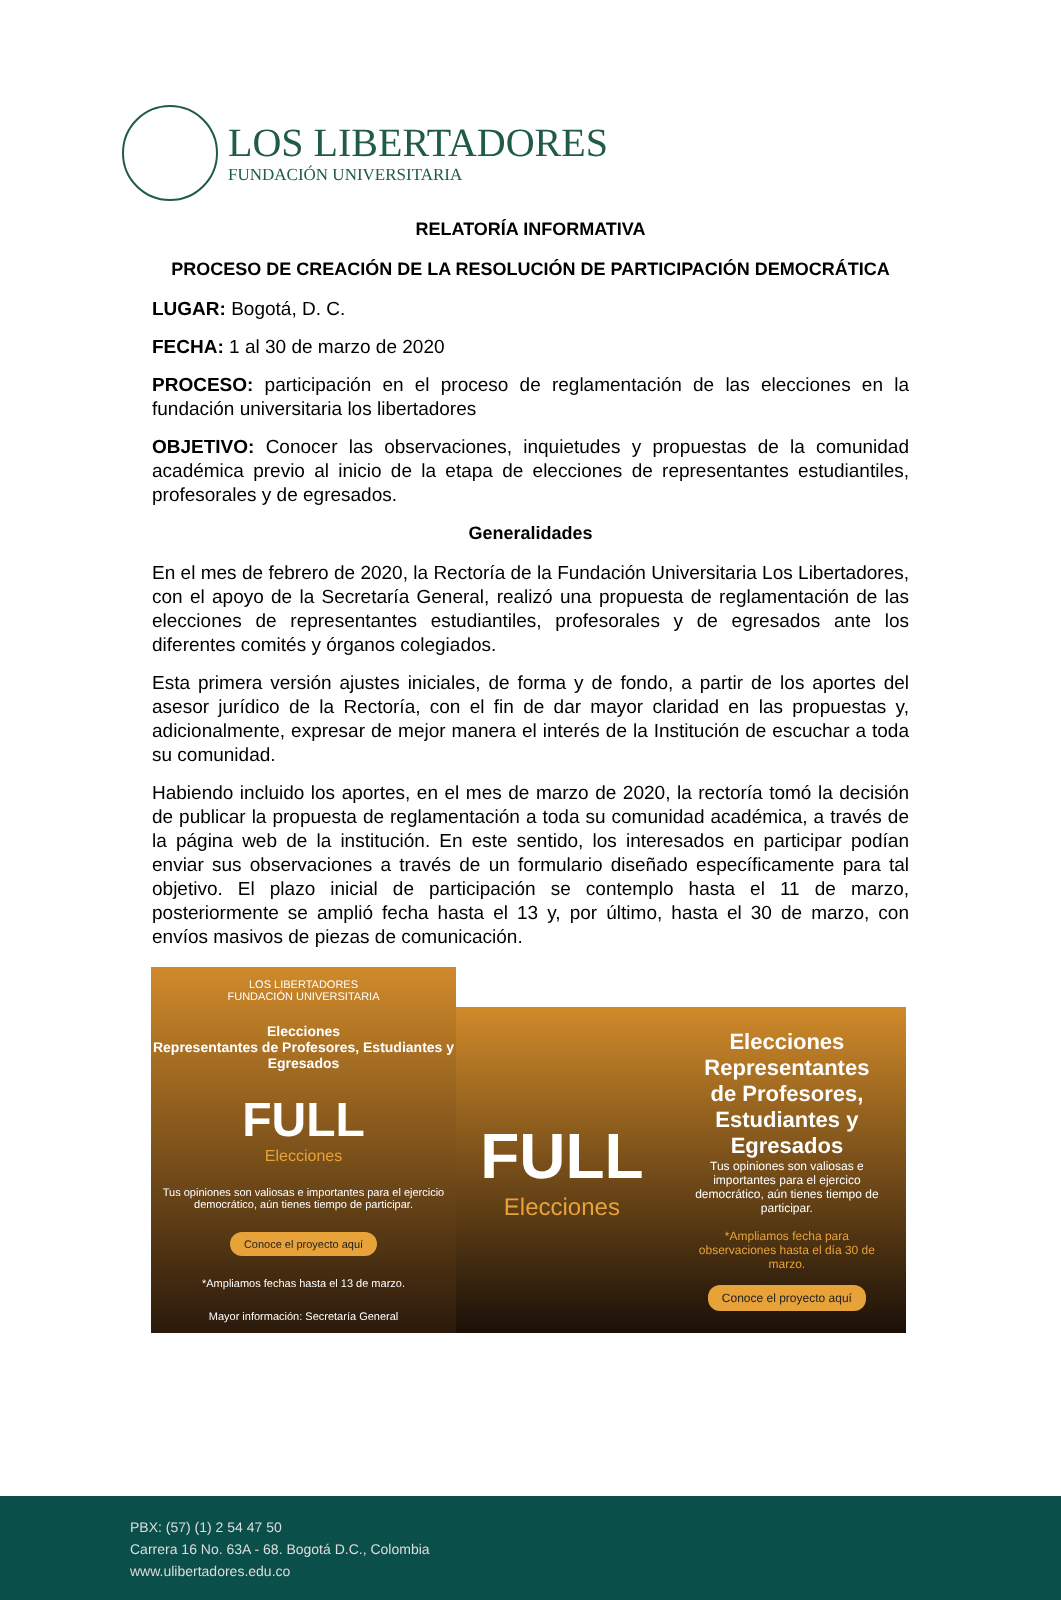LOS LIBERTADORES
FUNDACIÓN UNIVERSITARIA
RELATORÍA INFORMATIVA
PROCESO DE CREACIÓN DE LA RESOLUCIÓN DE PARTICIPACIÓN DEMOCRÁTICA
LUGAR: Bogotá, D. C.
FECHA: 1 al 30 de marzo de 2020
PROCESO: participación en el proceso de reglamentación de las elecciones en la fundación universitaria los libertadores
OBJETIVO: Conocer las observaciones, inquietudes y propuestas de la comunidad académica previo al inicio de la etapa de elecciones de representantes estudiantiles, profesorales y de egresados.
Generalidades
En el mes de febrero de 2020, la Rectoría de la Fundación Universitaria Los Libertadores, con el apoyo de la Secretaría General, realizó una propuesta de reglamentación de las elecciones de representantes estudiantiles, profesorales y de egresados ante los diferentes comités y órganos colegiados.
Esta primera versión ajustes iniciales, de forma y de fondo, a partir de los aportes del asesor jurídico de la Rectoría, con el fin de dar mayor claridad en las propuestas y, adicionalmente, expresar de mejor manera el interés de la Institución de escuchar a toda su comunidad.
Habiendo incluido los aportes, en el mes de marzo de 2020, la rectoría tomó la decisión de publicar la propuesta de reglamentación a toda su comunidad académica, a través de la página web de la institución. En este sentido, los interesados en participar podían enviar sus observaciones a través de un formulario diseñado específicamente para tal objetivo. El plazo inicial de participación se contemplo hasta el 11 de marzo, posteriormente se amplió fecha hasta el 13 y, por último, hasta el 30 de marzo, con envíos masivos de piezas de comunicación.
LOS LIBERTADORES
FUNDACIÓN UNIVERSITARIA
Elecciones
Representantes de Profesores, Estudiantes y Egresados
FULL
Elecciones
Tus opiniones son valiosas e importantes para el ejercicio democrático, aún tienes tiempo de participar.
Conoce el proyecto aquí
*Ampliamos fechas hasta el 13 de marzo.
Mayor información: Secretaría General
FULL
Elecciones
Elecciones
Representantes de Profesores, Estudiantes y Egresados
Tus opiniones son valiosas e importantes para el ejercico democrático, aún tienes tiempo de participar.
*Ampliamos fecha para observaciones hasta el día 30 de marzo.
Conoce el proyecto aquí
PBX: (57) (1) 2 54 47 50
Carrera 16 No. 63A - 68. Bogotá D.C., Colombia
www.ulibertadores.edu.co